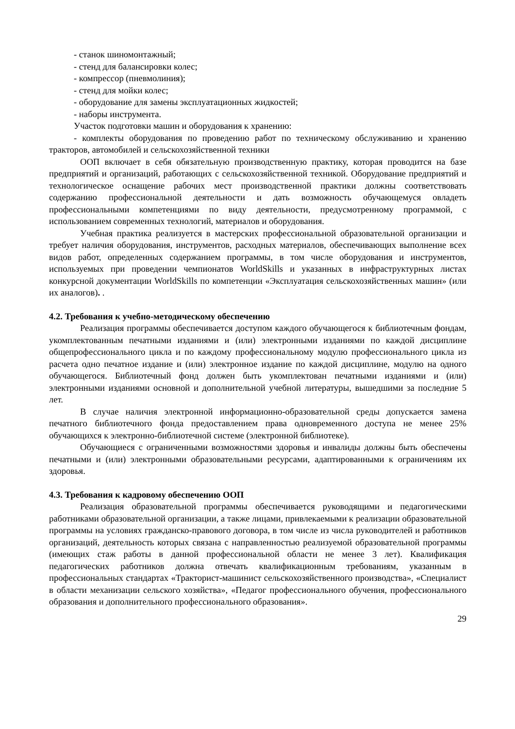- станок шиномонтажный;
- стенд для балансировки колес;
- компрессор (пневмолиния);
- стенд для мойки колес;
- оборудование для замены эксплуатационных жидкостей;
- наборы инструмента.
Участок подготовки машин и оборудования к хранению:
- комплекты оборудования по проведению работ по техническому обслуживанию и хранению тракторов, автомобилей и сельскохозяйственной техники
ООП включает в себя обязательную производственную практику, которая проводится на базе предприятий и организаций, работающих с сельскохозяйственной техникой. Оборудование предприятий и технологическое оснащение рабочих мест производственной практики должны соответствовать содержанию профессиональной деятельности и дать возможность обучающемуся овладеть профессиональными компетенциями по виду деятельности, предусмотренному программой, с использованием современных технологий, материалов и оборудования.
Учебная практика реализуется в мастерских профессиональной образовательной организации и требует наличия оборудования, инструментов, расходных материалов, обеспечивающих выполнение всех видов работ, определенных содержанием программы, в том числе оборудования и инструментов, используемых при проведении чемпионатов WorldSkills и указанных в инфраструктурных листах конкурсной документации WorldSkills по компетенции «Эксплуатация сельскохозяйственных машин» (или их аналогов). .
4.2. Требования к учебно-методическому обеспечению
Реализация программы обеспечивается доступом каждого обучающегося к библиотечным фондам, укомплектованным печатными изданиями и (или) электронными изданиями по каждой дисциплине общепрофессионального цикла и по каждому профессиональному модулю профессионального цикла из расчета одно печатное издание и (или) электронное издание по каждой дисциплине, модулю на одного обучающегося. Библиотечный фонд должен быть укомплектован печатными изданиями и (или) электронными изданиями основной и дополнительной учебной литературы, вышедшими за последние 5 лет.
В случае наличия электронной информационно-образовательной среды допускается замена печатного библиотечного фонда предоставлением права одновременного доступа не менее 25% обучающихся к электронно-библиотечной системе (электронной библиотеке).
Обучающиеся с ограниченными возможностями здоровья и инвалиды должны быть обеспечены печатными и (или) электронными образовательными ресурсами, адаптированными к ограничениям их здоровья.
4.3. Требования к кадровому обеспечению ООП
Реализация образовательной программы обеспечивается руководящими и педагогическими работниками образовательной организации, а также лицами, привлекаемыми к реализации образовательной программы на условиях гражданско-правового договора, в том числе из числа руководителей и работников организаций, деятельность которых связана с направленностью реализуемой образовательной программы (имеющих стаж работы в данной профессиональной области не менее 3 лет). Квалификация педагогических работников должна отвечать квалификационным требованиям, указанным в профессиональных стандартах «Тракторист-машинист сельскохозяйственного производства», «Специалист в области механизации сельского хозяйства», «Педагог профессионального обучения, профессионального образования и дополнительного профессионального образования».
29